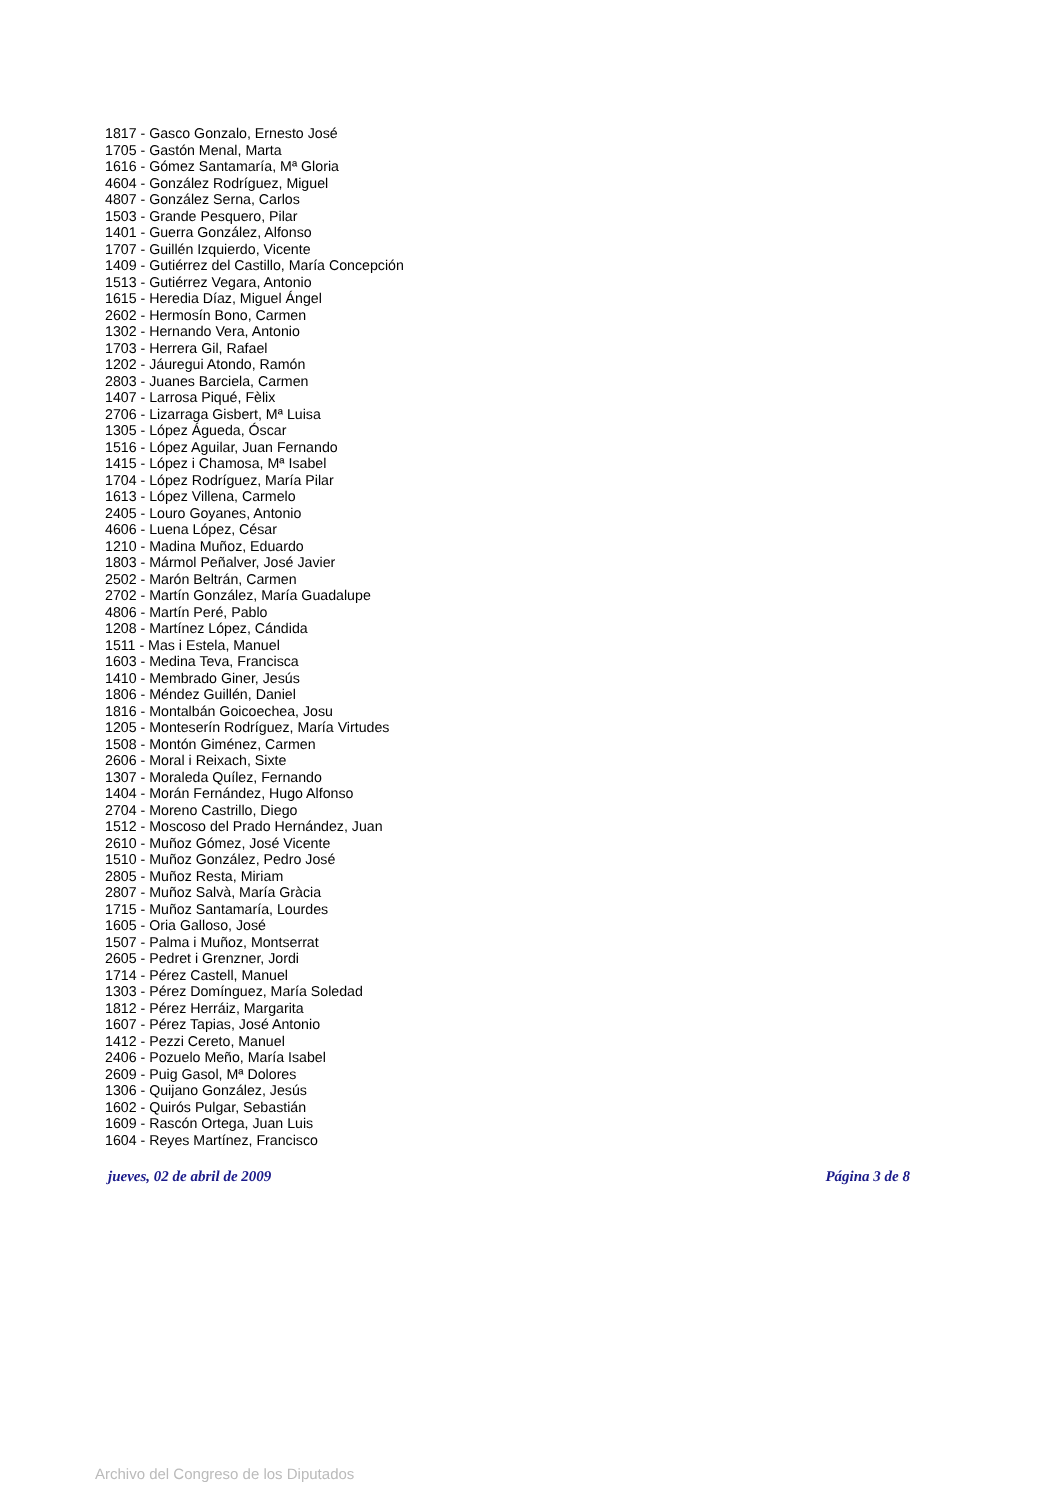1817 - Gasco Gonzalo, Ernesto José
1705 - Gastón Menal, Marta
1616 - Gómez Santamaría, Mª Gloria
4604 - González Rodríguez, Miguel
4807 - González Serna, Carlos
1503 - Grande Pesquero, Pilar
1401 - Guerra González, Alfonso
1707 - Guillén Izquierdo, Vicente
1409 - Gutiérrez del Castillo, María Concepción
1513 - Gutiérrez Vegara, Antonio
1615 - Heredia Díaz, Miguel Ángel
2602 - Hermosín Bono, Carmen
1302 - Hernando Vera, Antonio
1703 - Herrera Gil, Rafael
1202 - Jáuregui Atondo, Ramón
2803 - Juanes Barciela, Carmen
1407 - Larrosa Piqué, Fèlix
2706 - Lizarraga Gisbert, Mª Luisa
1305 - López Águeda, Óscar
1516 - López Aguilar, Juan Fernando
1415 - López i Chamosa, Mª Isabel
1704 - López Rodríguez, María Pilar
1613 - López Villena, Carmelo
2405 - Louro Goyanes, Antonio
4606 - Luena López, César
1210 - Madina Muñoz, Eduardo
1803 - Mármol Peñalver, José Javier
2502 - Marón Beltrán, Carmen
2702 - Martín González, María Guadalupe
4806 - Martín Peré, Pablo
1208 - Martínez López, Cándida
1511 - Mas i Estela, Manuel
1603 - Medina Teva, Francisca
1410 - Membrado Giner, Jesús
1806 - Méndez Guillén, Daniel
1816 - Montalbán Goicoechea, Josu
1205 - Monteserín Rodríguez, María Virtudes
1508 - Montón Giménez, Carmen
2606 - Moral i Reixach, Sixte
1307 - Moraleda Quílez, Fernando
1404 - Morán Fernández, Hugo Alfonso
2704 - Moreno Castrillo, Diego
1512 - Moscoso del Prado Hernández, Juan
2610 - Muñoz Gómez, José Vicente
1510 - Muñoz González, Pedro José
2805 - Muñoz Resta, Miriam
2807 - Muñoz Salvà, María Gràcia
1715 - Muñoz Santamaría, Lourdes
1605 - Oria Galloso, José
1507 - Palma i Muñoz, Montserrat
2605 - Pedret i Grenzner, Jordi
1714 - Pérez Castell, Manuel
1303 - Pérez Domínguez, María Soledad
1812 - Pérez Herráiz, Margarita
1607 - Pérez Tapias, José Antonio
1412 - Pezzi Cereto, Manuel
2406 - Pozuelo Meño, María Isabel
2609 - Puig Gasol, Mª Dolores
1306 - Quijano González, Jesús
1602 - Quirós Pulgar, Sebastián
1609 - Rascón Ortega, Juan Luis
1604 - Reyes Martínez, Francisco
jueves, 02 de abril de 2009 Página 3 de 8
Archivo del Congreso de los Diputados